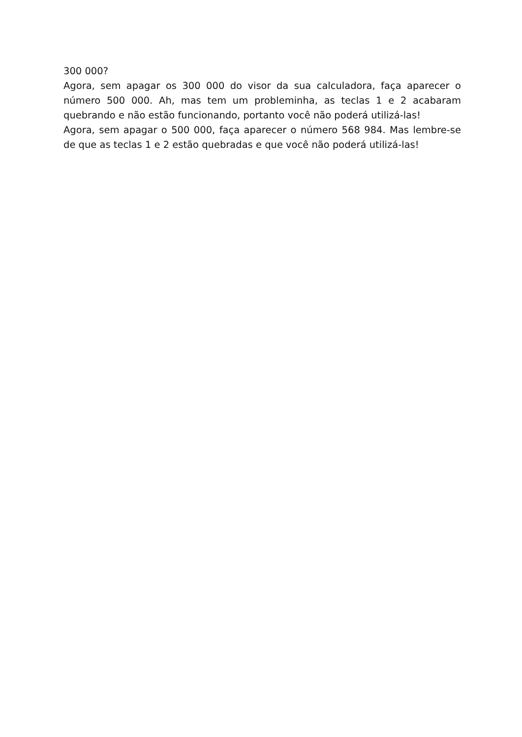300 000?
Agora, sem apagar os 300 000 do visor da sua calculadora, faça aparecer o número 500 000. Ah, mas tem um probleminha, as teclas 1 e 2 acabaram quebrando e não estão funcionando, portanto você não poderá utilizá-las!
Agora, sem apagar o 500 000, faça aparecer o número 568 984. Mas lembre-se de que as teclas 1 e 2 estão quebradas e que você não poderá utilizá-las!